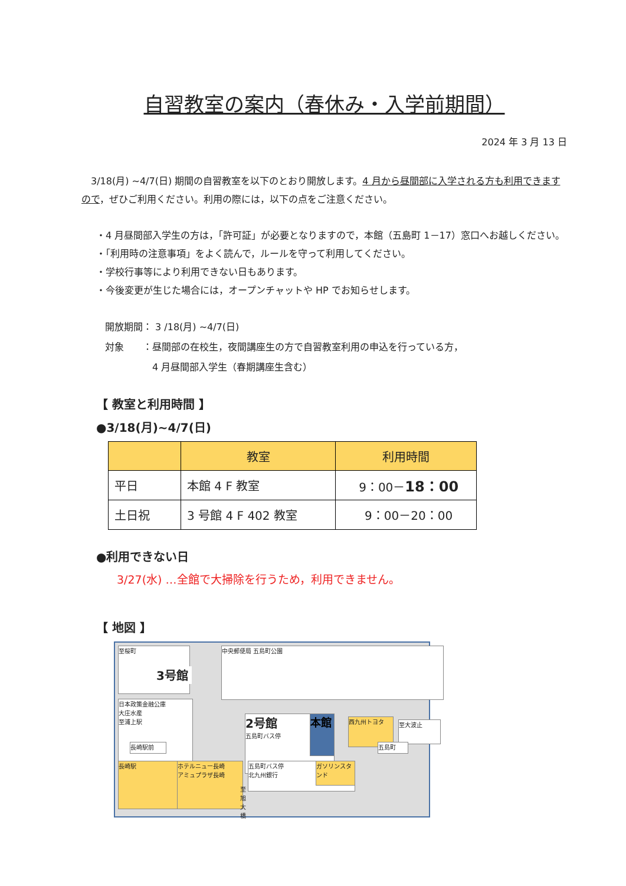自習教室の案内（春休み・入学前期間）
2024 年 3 月 13 日
　3/18(月) ~4/7(日) 期間の自習教室を以下のとおり開放します。4 月から昼間部に入学される方も利用できますので，ぜひご利用ください。利用の際には，以下の点をご注意ください。
・4 月昼間部入学生の方は，「許可証」が必要となりますので，本館（五島町 1－17）窓口へお越しください。
・「利用時の注意事項」をよく読んで，ルールを守って利用してください。
・学校行事等により利用できない日もあります。
・今後変更が生じた場合には，オープンチャットや HP でお知らせします。
開放期間： 3 /18(月) ~4/7(日)
対象　　：昼間部の在校生，夜間講座生の方で自習教室利用の申込を行っている方，
　　　　　4 月昼間部入学生（春期講座生含む）
【 教室と利用時間 】
●3/18(月)~4/7(日)
| | 教室 | 利用時間 |
| --- | --- | --- |
| 平日 | 本館 4 F 教室 | 9：00－ 18：00 |
| 土日祝 | 3 号館 4 F 402 教室 | 9：00－20：00 |
●利用できない日
3/27(水) …全館で大掃除を行うため，利用できません。
【 地図 】
至桜町 中央郵便局 五島町公園
3号館
日本政策金融公庫
大庄水産
至浦上駅
2号館
五島町バス停
本館 西九州トヨタ 至大波止
長崎駅前 五島町
長崎駅
ホテルニュー長崎
アミュプラザ長崎
五島町バス停
北九州銀行
ガソリンスタンド
至旭大橋